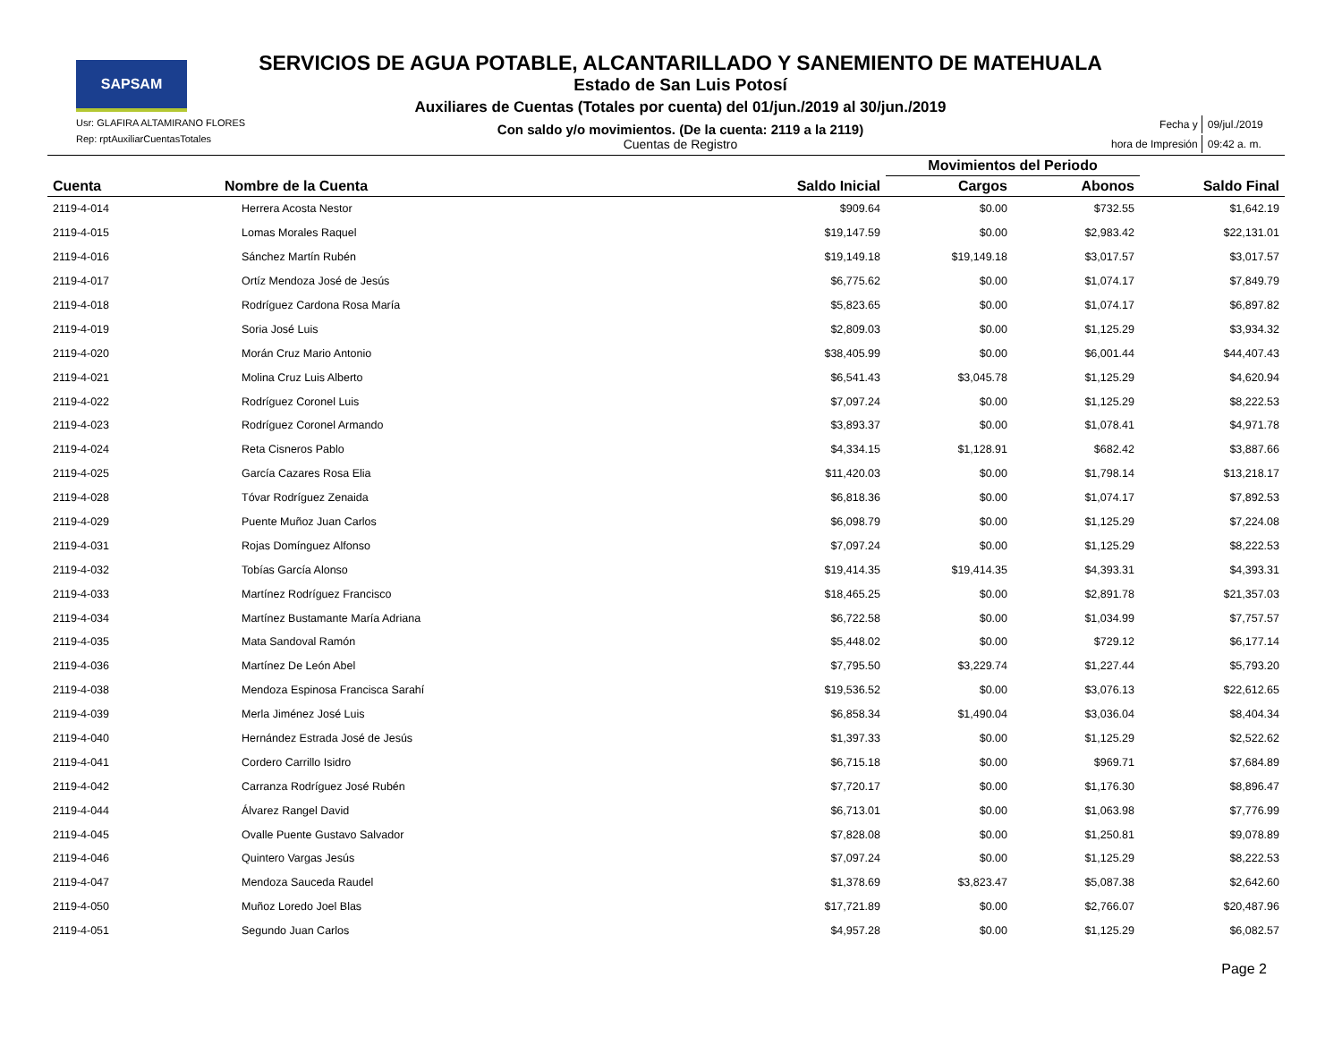SAPSAM
Usr: GLAFIRA ALTAMIRANO FLORES
Rep: rptAuxiliarCuentasTotales
SERVICIOS DE AGUA POTABLE, ALCANTARILLADO Y SANEMIENTO DE MATEHUALA
Estado de San Luis Potosí
Auxiliares de Cuentas (Totales por cuenta) del 01/jun./2019 al 30/jun./2019
Con saldo y/o movimientos. (De la cuenta: 2119 a la 2119)
Cuentas de Registro
| Fecha y | 09/jul./2019 |
| hora de Impresión | 09:42 a. m. |
| | | | Movimientos del Periodo | | |
| --- | --- | --- | --- | --- | --- |
| Cuenta | Nombre de la Cuenta | Saldo Inicial | Cargos | Abonos | Saldo Final |
| 2119-4-014 | Herrera Acosta Nestor | $909.64 | $0.00 | $732.55 | $1,642.19 |
| 2119-4-015 | Lomas Morales Raquel | $19,147.59 | $0.00 | $2,983.42 | $22,131.01 |
| 2119-4-016 | Sánchez Martín Rubén | $19,149.18 | $19,149.18 | $3,017.57 | $3,017.57 |
| 2119-4-017 | Ortíz Mendoza José de Jesús | $6,775.62 | $0.00 | $1,074.17 | $7,849.79 |
| 2119-4-018 | Rodríguez Cardona Rosa María | $5,823.65 | $0.00 | $1,074.17 | $6,897.82 |
| 2119-4-019 | Soria José Luis | $2,809.03 | $0.00 | $1,125.29 | $3,934.32 |
| 2119-4-020 | Morán Cruz Mario Antonio | $38,405.99 | $0.00 | $6,001.44 | $44,407.43 |
| 2119-4-021 | Molina Cruz Luis Alberto | $6,541.43 | $3,045.78 | $1,125.29 | $4,620.94 |
| 2119-4-022 | Rodríguez Coronel Luis | $7,097.24 | $0.00 | $1,125.29 | $8,222.53 |
| 2119-4-023 | Rodríguez Coronel Armando | $3,893.37 | $0.00 | $1,078.41 | $4,971.78 |
| 2119-4-024 | Reta Cisneros Pablo | $4,334.15 | $1,128.91 | $682.42 | $3,887.66 |
| 2119-4-025 | García Cazares Rosa Elia | $11,420.03 | $0.00 | $1,798.14 | $13,218.17 |
| 2119-4-028 | Tóvar Rodríguez Zenaida | $6,818.36 | $0.00 | $1,074.17 | $7,892.53 |
| 2119-4-029 | Puente Muñoz Juan Carlos | $6,098.79 | $0.00 | $1,125.29 | $7,224.08 |
| 2119-4-031 | Rojas Domínguez Alfonso | $7,097.24 | $0.00 | $1,125.29 | $8,222.53 |
| 2119-4-032 | Tobías García Alonso | $19,414.35 | $19,414.35 | $4,393.31 | $4,393.31 |
| 2119-4-033 | Martínez Rodríguez Francisco | $18,465.25 | $0.00 | $2,891.78 | $21,357.03 |
| 2119-4-034 | Martínez Bustamante María Adriana | $6,722.58 | $0.00 | $1,034.99 | $7,757.57 |
| 2119-4-035 | Mata Sandoval Ramón | $5,448.02 | $0.00 | $729.12 | $6,177.14 |
| 2119-4-036 | Martínez De León Abel | $7,795.50 | $3,229.74 | $1,227.44 | $5,793.20 |
| 2119-4-038 | Mendoza Espinosa Francisca Sarahí | $19,536.52 | $0.00 | $3,076.13 | $22,612.65 |
| 2119-4-039 | Merla Jiménez José Luis | $6,858.34 | $1,490.04 | $3,036.04 | $8,404.34 |
| 2119-4-040 | Hernández Estrada José de Jesús | $1,397.33 | $0.00 | $1,125.29 | $2,522.62 |
| 2119-4-041 | Cordero Carrillo Isidro | $6,715.18 | $0.00 | $969.71 | $7,684.89 |
| 2119-4-042 | Carranza Rodríguez José Rubén | $7,720.17 | $0.00 | $1,176.30 | $8,896.47 |
| 2119-4-044 | Álvarez Rangel David | $6,713.01 | $0.00 | $1,063.98 | $7,776.99 |
| 2119-4-045 | Ovalle Puente Gustavo Salvador | $7,828.08 | $0.00 | $1,250.81 | $9,078.89 |
| 2119-4-046 | Quintero Vargas Jesús | $7,097.24 | $0.00 | $1,125.29 | $8,222.53 |
| 2119-4-047 | Mendoza Sauceda Raudel | $1,378.69 | $3,823.47 | $5,087.38 | $2,642.60 |
| 2119-4-050 | Muñoz Loredo Joel Blas | $17,721.89 | $0.00 | $2,766.07 | $20,487.96 |
| 2119-4-051 | Segundo Juan Carlos | $4,957.28 | $0.00 | $1,125.29 | $6,082.57 |
Page 2